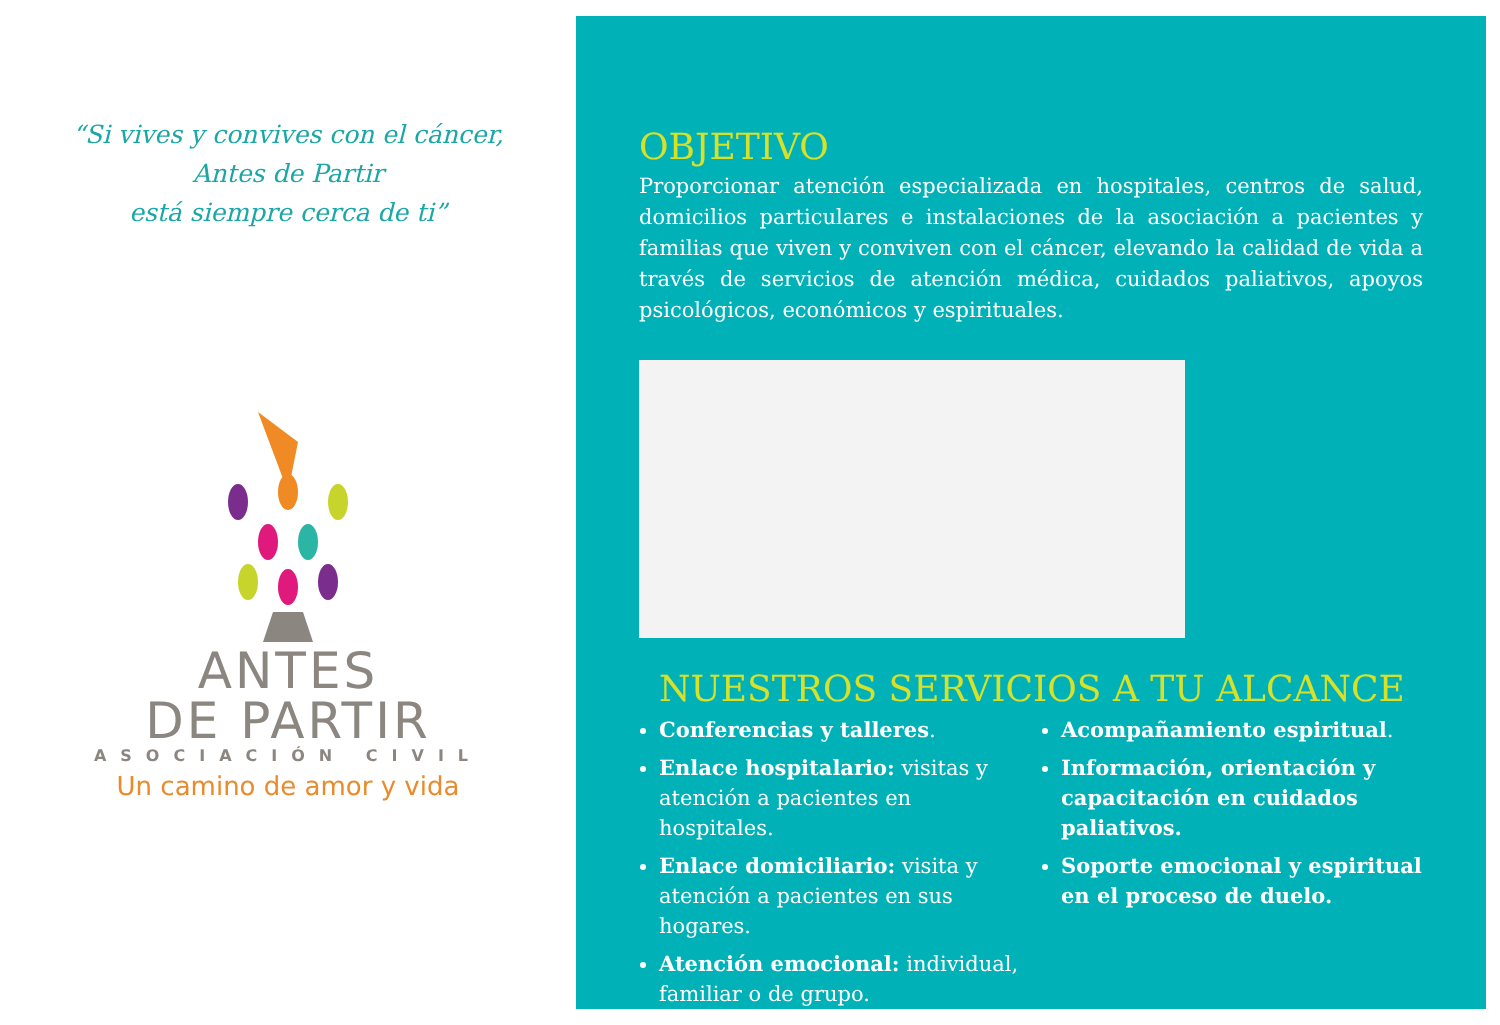“Si vives y convives con el cáncer,
Antes de Partir
está siempre cerca de ti”
ANTES
DE PARTIR
ASOCIACIÓN CIVIL
Un camino de amor y vida
OBJETIVO
Proporcionar atención especializada en hospitales, centros de salud, domicilios particulares e instalaciones de la asociación a pacientes y familias que viven y conviven con el cáncer, elevando la calidad de vida a través de servicios de atención médica, cuidados paliativos, apoyos psicológicos, económicos y espirituales.
NUESTROS SERVICIOS A TU ALCANCE
Conferencias y talleres.
Enlace hospitalario: visitas y atención a pacientes en hospitales.
Enlace domiciliario: visita y atención a pacientes en sus hogares.
Atención emocional: individual, familiar o de grupo.
Acompañamiento espiritual.
Información, orientación y capacitación en cuidados paliativos.
Soporte emocional y espiritual en el proceso de duelo.